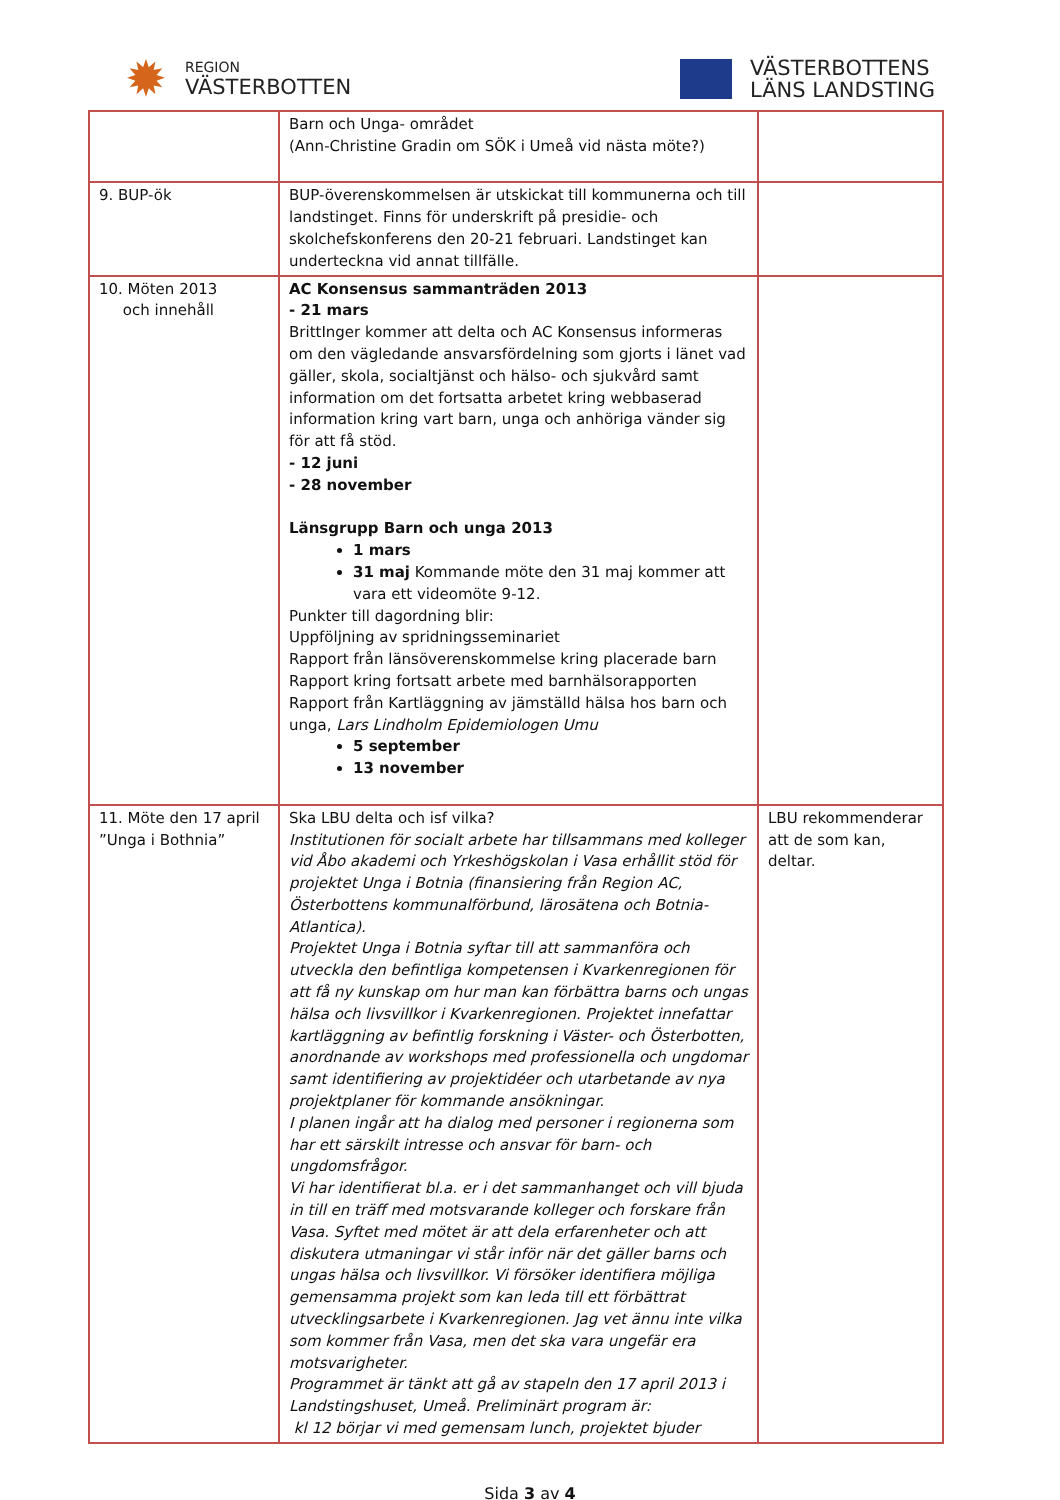✹
REGION
VÄSTERBOTTEN
VÄSTERBOTTENS
LÄNS LANDSTING
| | Barn och Unga- området (Ann-Christine Gradin om SÖK i Umeå vid nästa möte?) | |
| 9. BUP-ök | BUP-överenskommelsen är utskickat till kommunerna och till landstinget. Finns för underskrift på presidie- och skolchefskonferens den 20-21 februari. Landstinget kan underteckna vid annat tillfälle. | |
| 10. Möten 2013 och innehåll | AC Konsensus sammanträden 2013 - 21 mars BrittInger kommer att delta och AC Konsensus informeras om den vägledande ansvarsfördelning som gjorts i länet vad gäller, skola, socialtjänst och hälso- och sjukvård samt information om det fortsatta arbetet kring webbaserad information kring vart barn, unga och anhöriga vänder sig för att få stöd. - 12 juni - 28 november Länsgrupp Barn och unga 2013 1 mars 31 maj Kommande möte den 31 maj kommer att vara ett videomöte 9-12. Punkter till dagordning blir: Uppföljning av spridningsseminariet Rapport från länsöverenskommelse kring placerade barn Rapport kring fortsatt arbete med barnhälsorapporten Rapport från Kartläggning av jämställd hälsa hos barn och unga, Lars Lindholm Epidemiologen Umu 5 september 13 november | |
| 11. Möte den 17 april ”Unga i Bothnia” | Ska LBU delta och isf vilka? Institutionen för socialt arbete har tillsammans med kolleger vid Åbo akademi och Yrkeshögskolan i Vasa erhållit stöd för projektet Unga i Botnia (finansiering från Region AC, Österbottens kommunalförbund, lärosätena och Botnia-Atlantica). Projektet Unga i Botnia syftar till att sammanföra och utveckla den befintliga kompetensen i Kvarkenregionen för att få ny kunskap om hur man kan förbättra barns och ungas hälsa och livsvillkor i Kvarkenregionen. Projektet innefattar kartläggning av befintlig forskning i Väster- och Österbotten, anordnande av workshops med professionella och ungdomar samt identifiering av projektidéer och utarbetande av nya projektplaner för kommande ansökningar. I planen ingår att ha dialog med personer i regionerna som har ett särskilt intresse och ansvar för barn- och ungdomsfrågor. Vi har identifierat bl.a. er i det sammanhanget och vill bjuda in till en träff med motsvarande kolleger och forskare från Vasa. Syftet med mötet är att dela erfarenheter och att diskutera utmaningar vi står inför när det gäller barns och ungas hälsa och livsvillkor. Vi försöker identifiera möjliga gemensamma projekt som kan leda till ett förbättrat utvecklingsarbete i Kvarkenregionen. Jag vet ännu inte vilka som kommer från Vasa, men det ska vara ungefär era motsvarigheter. Programmet är tänkt att gå av stapeln den 17 april 2013 i Landstingshuset, Umeå. Preliminärt program är: kl 12 börjar vi med gemensam lunch, projektet bjuder | LBU rekommenderar att de som kan, deltar. |
Sida 3 av 4